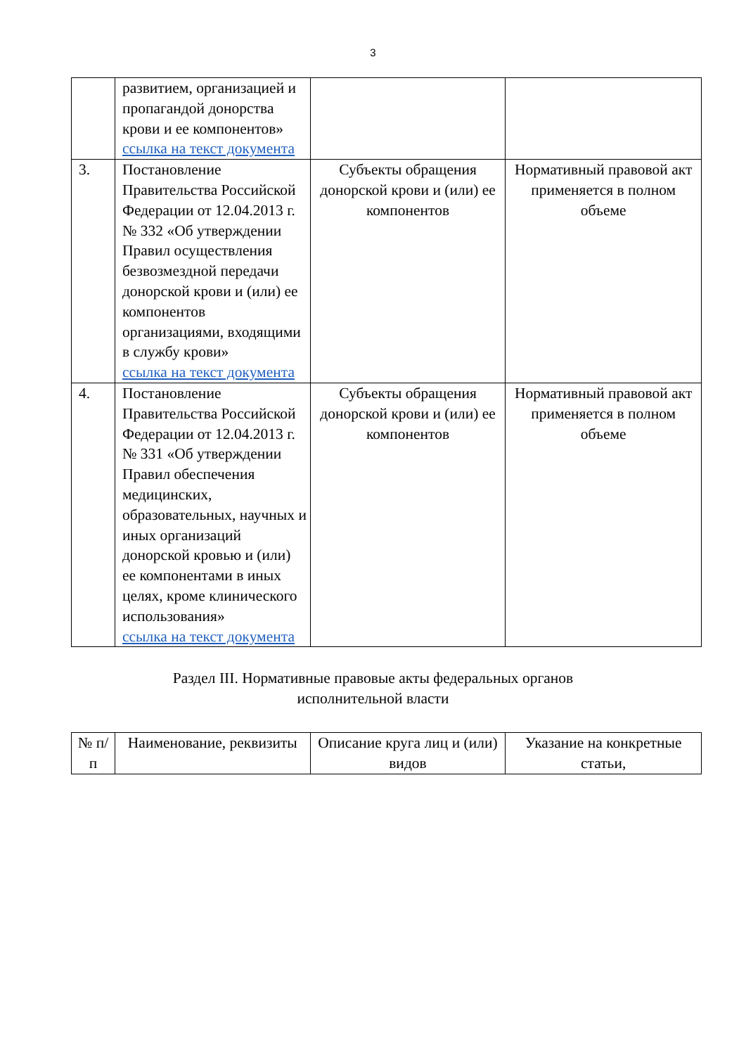3
| | развитием, организацией и пропагандой донорства крови и ее компонентов» ссылка на текст документа | | |
| 3. | Постановление Правительства Российской Федерации от 12.04.2013 г. № 332 «Об утверждении Правил осуществления безвозмездной передачи донорской крови и (или) ее компонентов организациями, входящими в службу крови» ссылка на текст документа | Субъекты обращения донорской крови и (или) ее компонентов | Нормативный правовой акт применяется в полном объеме |
| 4. | Постановление Правительства Российской Федерации от 12.04.2013 г. № 331 «Об утверждении Правил обеспечения медицинских, образовательных, научных и иных организаций донорской кровью и (или) ее компонентами в иных целях, кроме клинического использования» ссылка на текст документа | Субъекты обращения донорской крови и (или) ее компонентов | Нормативный правовой акт применяется в полном объеме |
Раздел III. Нормативные правовые акты федеральных органов
исполнительной власти
| № п/п | Наименование, реквизиты | Описание круга лиц и (или) видов | Указание на конкретные статьи, |